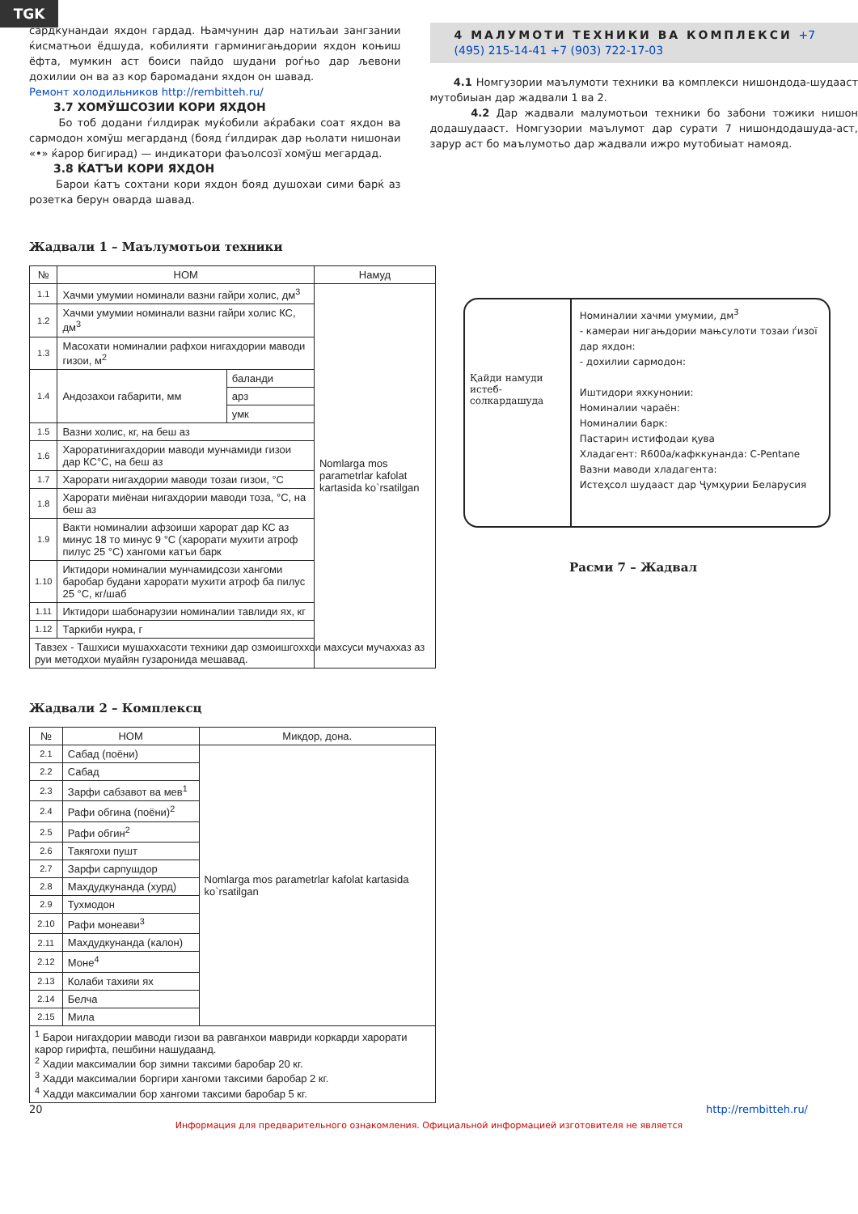TGK
сардкунандаи яхдон гардад. Њамчунин дар натиљаи зангзании ќисматњои ёдшуда, кобилияти гарминигањдории яхдон коњиш ёфта, мумкин аст боиси пайдо шудани роѓњо дар љевони дохилии он ва аз кор баромадани яхдон он шавад.
Ремонт холодильников http://rembitteh.ru/
3.7 ХОМЎШСОЗИИ КОРИ ЯХДОН
Бо тоб додани ѓилдирак муќобили аќрабаки соат яхдон ва сармодон хомўш мегарданд (бояд ѓилдирак дар њолати нишонаи «•» ќарор бигирад) — индикатори фаъолсозї хомўш мегардад.
3.8 ЌАТЪИ КОРИ ЯХДОН
Барои ќатъ сохтани кори яхдон бояд душохаи сими барќ аз розетка берун оварда шавад.
4 МАЛУМОТИ ТЕХНИКИ ВА КОМПЛЕКСИ +7 (495) 215-14-41 +7 (903) 722-17-03
4.1 Номгузории маълумоти техники ва комплекси нишондода-шудааст мутобиыан дар жадвали 1 ва 2.
4.2 Дар жадвали малумотьои техники бо забони тожики нишон додашудааст. Номгузории маълумот дар сурати 7 нишондодашуда-аст, зарур аст бо маълумотьо дар жадвали ижро мутобиыат намояд.
Жадвали 1 – Маълумотьои техники
| № | НОМ | | Намуд |
| --- | --- | --- | --- |
| 1.1 | Хачми умумии номинали вазни гайри холис, дм<sup>3</sup> | | Nomlarga mos parametrlar kafolat kartasida ko`rsatilgan |
| 1.2 | Хачми умумии номинали вазни гайри холис КС, дм<sup>3</sup> | | |
| 1.3 | Масохати номиналии рафхои нигахдории маводи гизои, м<sup>2</sup> | | |
| 1.4 | Андозахои габарити, мм | баланди | |
| | | арз | |
| | | умк | |
| 1.5 | Вазни холис, кг, на беш аз | | |
| 1.6 | Хароратинигахдории маводи мунчамиди гизои дар КС°С, на беш аз | | |
| 1.7 | Харорати нигахдории маводи тозаи гизои, °С | | |
| 1.8 | Харорати миёнаи нигахдории маводи тоза, °С, на беш аз | | |
| 1.9 | Вакти номиналии афзоиши харорат дар КС аз минус 18 то минус 9 °С (харорати мухити атроф пилус 25 °С) хангоми катъи барк | | |
| 1.10 | Иктидори номиналии мунчамидсози хангоми баробар будани харорати мухити атроф ба пилус 25 °С, кг/шаб | | |
| 1.11 | Иктидори шабонарузии номиналии тавлиди ях, кг | | |
| 1.12 | Таркиби нукра, г | | |
| Тавзех - Ташхиси мушаххасоти техники дар озмоишгоххои махсуси мучаххаз аз руи методхои муайян гузаронида мешавад. | | | |
Қайди намуди истеб-солкардашуда
Номиналии хачми умумии, дм<sup>3</sup>
- камераи нигањдории мањсулоти тозаи ѓизої дар яхдон:
- дохилии сармодон:
Иштидори яхкунонии:
Номиналии чараён:
Номиналии барк:
Пастарин истифодаи қува
Хладагент: R600a/кафккунанда: C-Pentane
Вазни маводи хладагента:
Истеҳсол шудааст дар Ҷумҳурии Беларусия
Расми 7 – Жадвал
Жадвали 2 – Комплексц
| № | НОМ | Микдор, дона. |
| --- | --- | --- |
| 2.1 | Сабад (поёни) | Nomlarga mos parametrlar kafolat kartasida ko`rsatilgan |
| 2.2 | Сабад | |
| 2.3 | Зарфи сабзавот ва мев<sup>1</sup> | |
| 2.4 | Рафи обгина (поёни)<sup>2</sup> | |
| 2.5 | Рафи обгин<sup>2</sup> | |
| 2.6 | Такягохи пушт | |
| 2.7 | Зарфи сарпушдор | |
| 2.8 | Махдудкунанда (хурд) | |
| 2.9 | Тухмодон | |
| 2.10 | Рафи монеави<sup>3</sup> | |
| 2.11 | Махдудкунанда (калон) | |
| 2.12 | Моне<sup>4</sup> | |
| 2.13 | Колаби тахияи ях | |
| 2.14 | Белча | |
| 2.15 | Мила | |
| <sup>1</sup> Барои нигахдории маводи гизои ва равганхои мавриди коркарди харорати карор гирифта, пешбини нашудаанд. <sup>2</sup> Хадии максималии бор зимни таксими баробар 20 кг. <sup>3</sup> Хадди максималии боргири хангоми таксими баробар 2 кг. <sup>4</sup> Хадди максималии бор хангоми таксими баробар 5 кг. | | |
20 http://rembitteh.ru/
Информация для предварительного ознакомления. Официальной информацией изготовителя не является